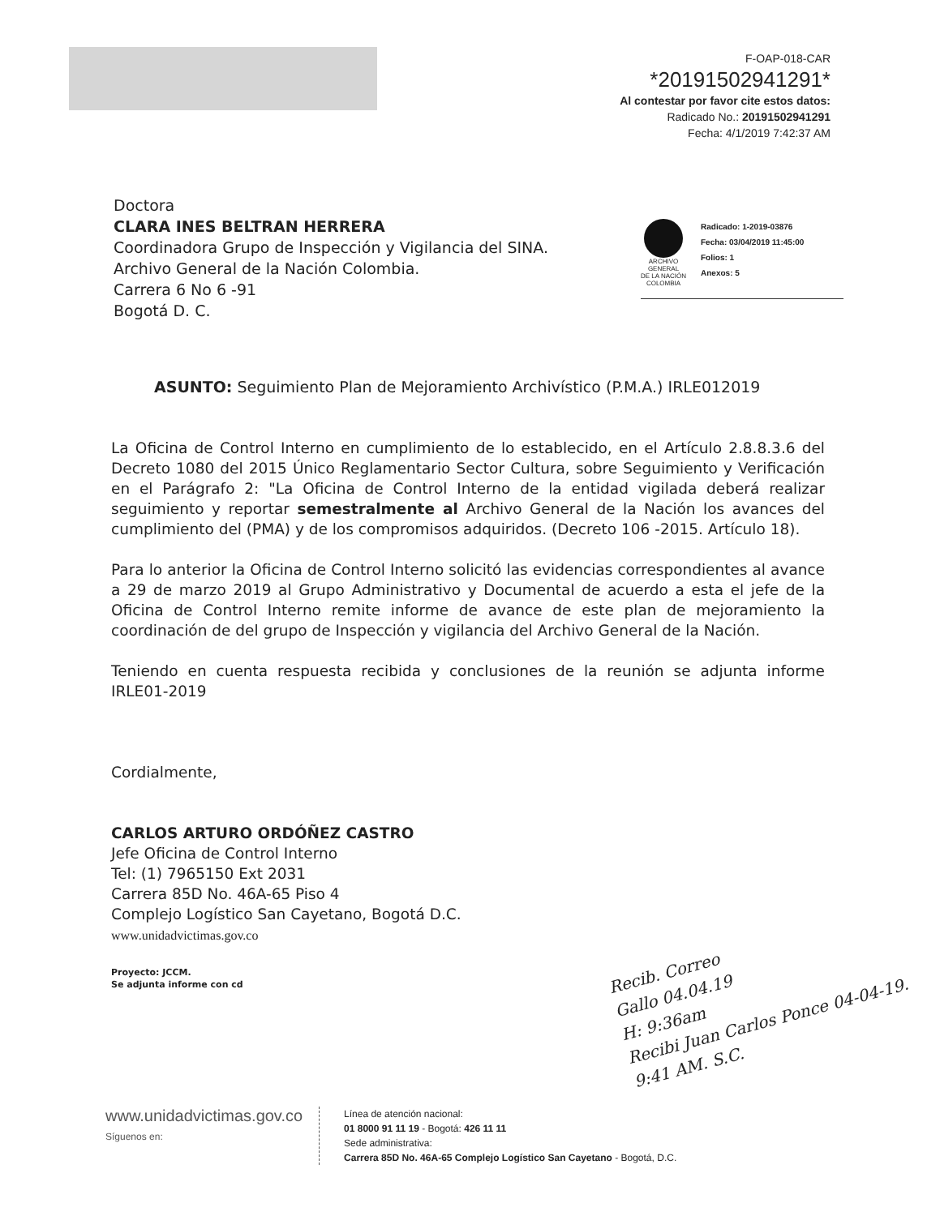F-OAP-018-CAR
*20191502941291*
Al contestar por favor cite estos datos:
Radicado No.: 20191502941291
Fecha: 4/1/2019 7:42:37 AM
Doctora
CLARA INES BELTRAN HERRERA
Coordinadora Grupo de Inspección y Vigilancia del SINA.
Archivo General de la Nación Colombia.
Carrera 6 No 6 -91
Bogotá D. C.
ARCHIVO
GENERAL
DE LA NACIÓN
COLOMBIA
Radicado: 1-2019-03876
Fecha: 03/04/2019 11:45:00
Folios: 1
Anexos: 5
ASUNTO: Seguimiento Plan de Mejoramiento Archivístico (P.M.A.) IRLE012019
La Oficina de Control Interno en cumplimiento de lo establecido, en el Artículo 2.8.8.3.6 del Decreto 1080 del 2015 Único Reglamentario Sector Cultura, sobre Seguimiento y Verificación en el Parágrafo 2: "La Oficina de Control Interno de la entidad vigilada deberá realizar seguimiento y reportar semestralmente al Archivo General de la Nación los avances del cumplimiento del (PMA) y de los compromisos adquiridos. (Decreto 106 -2015. Artículo 18).
Para lo anterior la Oficina de Control Interno solicitó las evidencias correspondientes al avance a 29 de marzo 2019 al Grupo Administrativo y Documental de acuerdo a esta el jefe de la Oficina de Control Interno remite informe de avance de este plan de mejoramiento la coordinación de del grupo de Inspección y vigilancia del Archivo General de la Nación.
Teniendo en cuenta respuesta recibida y conclusiones de la reunión se adjunta informe IRLE01-2019
Cordialmente,
CARLOS ARTURO ORDÓÑEZ CASTRO
Jefe Oficina de Control Interno
Tel: (1) 7965150 Ext 2031
Carrera 85D No. 46A-65 Piso 4
Complejo Logístico San Cayetano, Bogotá D.C.
www.unidadvictimas.gov.co
Proyecto: JCCM.
Se adjunta informe con cd
Recib. Correo
Gallo 04.04.19
H: 9:36am
Recibi Juan Carlos Ponce 04-04-19. 9:41 AM. S.C.
www.unidadvictimas.gov.co
Síguenos en:
Línea de atención nacional:
01 8000 91 11 19 - Bogotá: 426 11 11
Sede administrativa:
Carrera 85D No. 46A-65 Complejo Logístico San Cayetano - Bogotá, D.C.